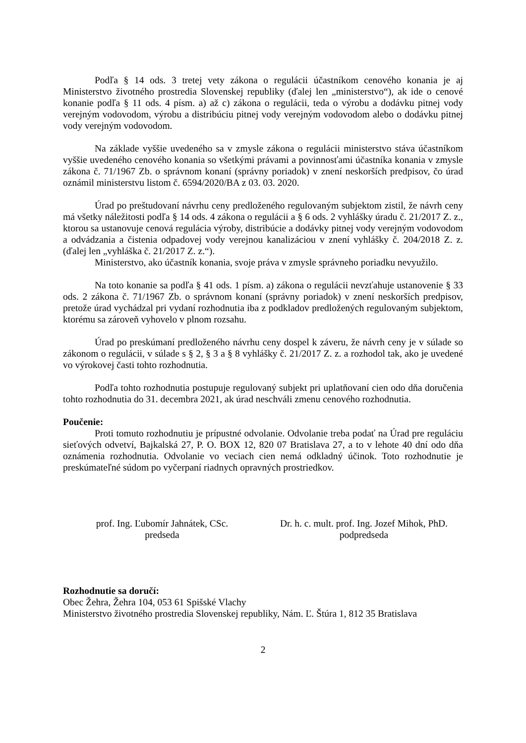Podľa § 14 ods. 3 tretej vety zákona o regulácii účastníkom cenového konania je aj Ministerstvo životného prostredia Slovenskej republiky (ďalej len „ministerstvo“), ak ide o cenové konanie podľa § 11 ods. 4 písm. a) až c) zákona o regulácii, teda o výrobu a dodávku pitnej vody verejným vodovodom, výrobu a distribúciu pitnej vody verejným vodovodom alebo o dodávku pitnej vody verejným vodovodom.
Na základe vyššie uvedeného sa v zmysle zákona o regulácii ministerstvo stáva účastníkom vyššie uvedeného cenového konania so všetkými právami a povinnosťami účastníka konania v zmysle zákona č. 71/1967 Zb. o správnom konaní (správny poriadok) v znení neskorších predpisov, čo úrad oznámil ministerstvu listom č. 6594/2020/BA z 03. 03. 2020.
Úrad po preštudovaní návrhu ceny predloženého regulovaným subjektom zistil, že návrh ceny má všetky náležitosti podľa § 14 ods. 4 zákona o regulácii a § 6 ods. 2 vyhlášky úradu č. 21/2017 Z. z., ktorou sa ustanovuje cenová regulácia výroby, distribúcie a dodávky pitnej vody verejným vodovodom a odvádzania a čistenia odpadovej vody verejnou kanalizáciou v znení vyhlášky č. 204/2018 Z. z. (ďalej len „vyhláška č. 21/2017 Z. z.“).
Ministerstvo, ako účastník konania, svoje práva v zmysle správneho poriadku nevyužilo.
Na toto konanie sa podľa § 41 ods. 1 písm. a) zákona o regulácii nevzťahuje ustanovenie § 33 ods. 2 zákona č. 71/1967 Zb. o správnom konaní (správny poriadok) v znení neskorších predpisov, pretože úrad vychádzal pri vydaní rozhodnutia iba z podkladov predložených regulovaným subjektom, ktorému sa zároveň vyhovelo v plnom rozsahu.
Úrad po preskúmaní predloženého návrhu ceny dospel k záveru, že návrh ceny je v súlade so zákonom o regulácii, v súlade s § 2, § 3 a § 8 vyhlášky č. 21/2017 Z. z. a rozhodol tak, ako je uvedené vo výrokovej časti tohto rozhodnutia.
Podľa tohto rozhodnutia postupuje regulovaný subjekt pri uplatňovaní cien odo dňa doručenia tohto rozhodnutia do 31. decembra 2021, ak úrad neschváli zmenu cenového rozhodnutia.
Poučenie:
Proti tomuto rozhodnutiu je prípustné odvolanie. Odvolanie treba podať na Úrad pre reguláciu sieťových odvetví, Bajkalská 27, P. O. BOX 12, 820 07 Bratislava 27, a to v lehote 40 dní odo dňa oznámenia rozhodnutia. Odvolanie vo veciach cien nemá odkladný účinok. Toto rozhodnutie je preskúmateľné súdom po vyčerpaní riadnych opravných prostriedkov.
prof. Ing. Ľubomír Jahnátek, CSc.
predseda
Dr. h. c. mult. prof. Ing. Jozef Mihok, PhD.
podpredseda
Rozhodnutie sa doručí:
Obec Žehra, Žehra 104, 053 61 Spišské Vlachy
Ministerstvo životného prostredia Slovenskej republiky, Nám. Ľ. Štúra 1, 812 35 Bratislava
2